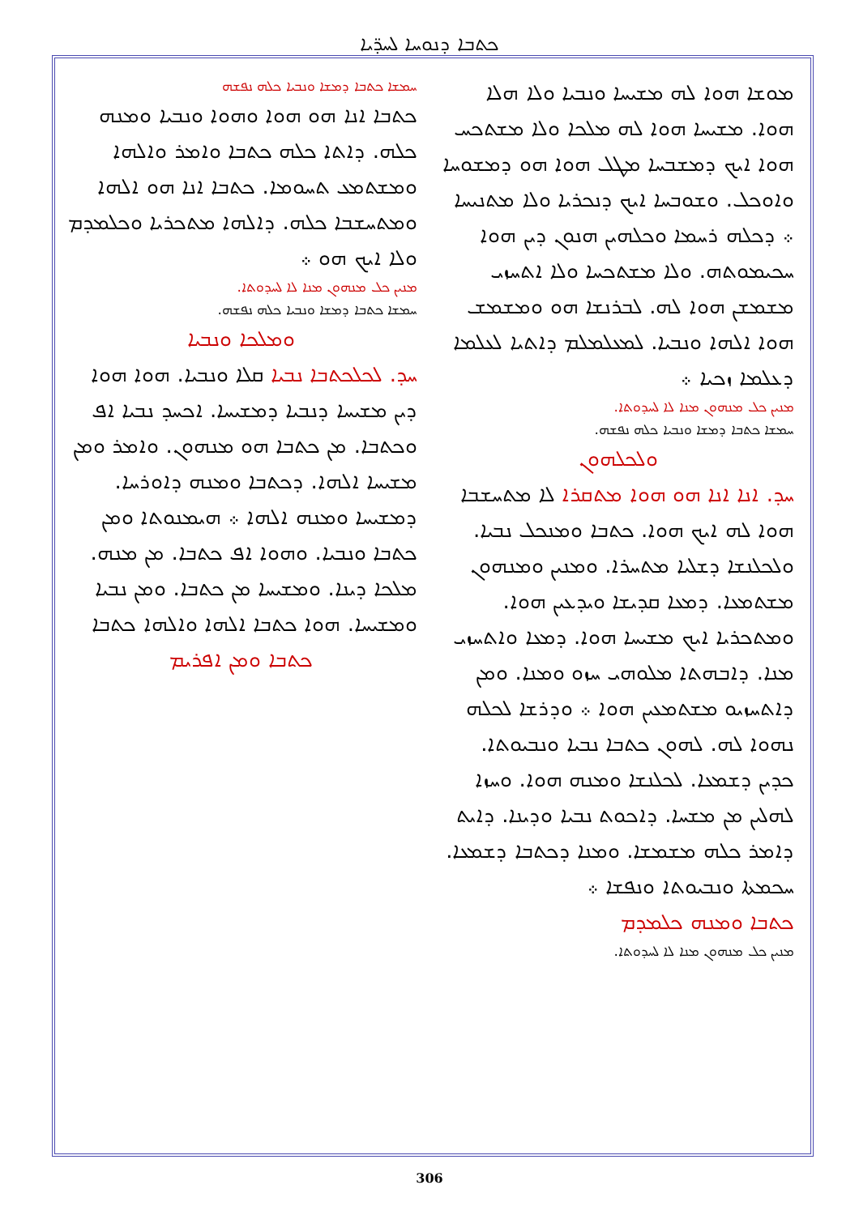ܟܬܒܐ ܕܢܘܚܐ ܠܚܕ̈ܝܐ
ܡܘܫܐ ܗܘܐ ܠܗ ܡܫܝܚܐ ܘܢܒܝܐ ܘܠܐ ܗܠܐ ܗܘܐ. ܡܫܝܚܐ ܗܘܐ ܠܗ ܡܠܟܐ ܘܠܐ ܡܫܬܟܚ ܗܘܐ ܐܝܟ ܕܡܫܒܚܐ ܡܛܠ ܗܘܐ ܗܘ ܕܡܫܘܚܐ ܘܐܘܟܠ. ܘܫܘܒܚܐ ܐܝܟ ܕܢܟܪܝܐ ܘܠܐ ܡܬܢܝܚܐ ܀ ܕܟܠܗ ܪܚܡܐ ܘܟܠܗܝܢ ܗܢܘܢ ܕܝܢ ܗܘܐ ܚܟܝܡܘܬܗ. ܘܠܐ ܡܫܬܟܚܐ ܘܠܐ ܐܬܚܙܝ ܡܫܡܫܢ ܗܘܐ ܠܗ. ܠܒܪܢܫܐ ܗܘ ܘܡܫܡܫ ܗܘܐ ܐܠܗܐ ܘܢܒܝܐ. ܠܡܥܠܡܠܡ ܕܐܬܝܐ ܠܥܠܡܐ ܕܥܠܡܐ ܙܟܝܐ ܀
ܡܢܝܢ ܟܠ ܡܢܗܘܢ ܡܢܐ ܠܐ ܠܚܕܘܬܐ.
ܚܡܫܐ ܟܬܒܐ ܕܡܫܐ ܘܢܒܝܐ ܟܠܗ ܢܦܫܗ.
ܘܠܟܠܗܘܢ
ܚܕ. ܐܢܐ ܐܢܐ ܗܘ ܗܘܐ ܡܬܩܪܐ ܠܐ ܡܬܚܫܒܐ ܗܘܐ ܠܗ ܐܝܟ ܗܘܐ. ܟܬܒܐ ܘܡܢܟܠ ܢܒܝܐ. ܘܠܟܠܢܫܐ ܕܫܠܝܐ ܡܬܚܪܐ. ܘܡܢܝܢ ܘܡܢܗܘܢ ܡܫܬܡܥܐ. ܕܡܥܐ ܩܕܝܫܐ ܘܝܕܥܝܢ ܗܘܐ. ܘܡܬܟܪܝܐ ܐܝܟ ܡܫܝܚܐ ܗܘܐ. ܕܡܥܐ ܘܐܬܚܙܝ ܡܢܐ. ܕܐܒܗܬܐ ܡܠܘܗܝ ܚܙܘ ܘܡܢܐ. ܘܡܢ ܕܐܬܚܙܝܘ ܡܫܬܡܥܝܢ ܗܘܐ ܀ ܘܕܪܫܐ ܠܟܠܗ ܢܗܘܐ ܠܗ. ܠܗܘܢ ܟܬܒܐ ܢܒܝܐ ܘܢܒܝܘܬܐ. ܟܕܝܢ ܕܫܡܥܐ. ܠܟܠܢܫܐ ܘܡܢܗ ܗܘܐ. ܘܚܙܐ ܠܗܠܝܢ ܡܢ ܡܫܚܐ. ܕܐܟܘܬ ܢܒܝܐ ܘܕܝܢܐ. ܕܐܝܬ ܕܐܡܪ ܟܠܗ ܡܫܡܫܐ. ܘܡܢܐ ܕܟܬܒܐ ܕܫܡܥܐ. ܚܟܡܬܐ ܘܢܒܝܘܬܐ ܘܢܦܫܐ ܀
ܟܬܒܐ ܘܡܢܗ ܟܠܡܕܡ
ܡܢܝܢ ܟܠ ܡܢܗܘܢ ܡܢܐ ܠܐ ܠܚܕܘܬܐ.
ܚܡܫܐ ܟܬܒܐ ܕܡܫܐ ܘܢܒܝܐ ܟܠܗ ܢܦܫܗ
ܟܬܒܐ ܐܢܐ ܗܘ ܗܘܐ ܘܗܘܐ ܘܢܒܝܐ ܘܡܢܗ ܟܠܗ. ܕܐܬܐ ܟܠܗ ܟܬܒܐ ܘܐܡܪ ܘܐܠܗܐ ܘܡܫܬܡܥ ܬܚܘܡܐ. ܟܬܒܐ ܐܢܐ ܗܘ ܐܠܗܐ ܘܡܬܚܫܒܐ ܟܠܗ. ܕܐܠܗܐ ܡܬܟܪܝܐ ܘܟܠܡܕܡ ܘܠܐ ܐܝܟ ܗܘ ܀
ܡܢܝܢ ܟܠ ܡܢܗܘܢ ܡܢܐ ܠܐ ܠܚܕܘܬܐ.
ܚܡܫܐ ܟܬܒܐ ܕܡܫܐ ܘܢܒܝܐ ܟܠܗ ܢܦܫܗ.
ܘܡܠܟܐ ܘܢܒܝܐ
ܚܕ. ܠܟܠܟܬܒܐ ܢܒܝܐ ܩܠܐ ܘܢܒܝܐ. ܗܘܐ ܗܘܐ ܕܝܢ ܡܫܝܚܐ ܕܢܒܝܐ ܕܡܫܝܚܐ. ܐܟܚܕ ܢܒܝܐ ܐܦ ܘܟܬܒܐ. ܡܢ ܟܬܒܐ ܗܘ ܡܢܗܘܢ. ܘܐܡܪ ܘܡܢ ܡܫܝܚܐ ܐܠܗܐ. ܕܟܬܒܐ ܘܡܢܗ ܕܐܘܪܚܐ. ܕܡܫܝܚܐ ܘܡܢܗ ܐܠܗܐ ܀ ܗܝܡܢܘܬܐ ܘܡܢ ܟܬܒܐ ܘܢܒܝܐ. ܘܗܘܐ ܐܦ ܟܬܒܐ. ܡܢ ܡܢܗ. ܡܠܟܐ ܕܝܢܐ. ܘܡܫܝܚܐ ܡܢ ܟܬܒܐ. ܘܡܢ ܢܒܝܐ ܘܡܫܝܚܐ. ܗܘܐ ܟܬܒܐ ܐܠܗܐ ܘܐܠܗܐ ܟܬܒܐ
ܟܬܒܐ ܘܡܢ ܐܦܪܝܡ
306